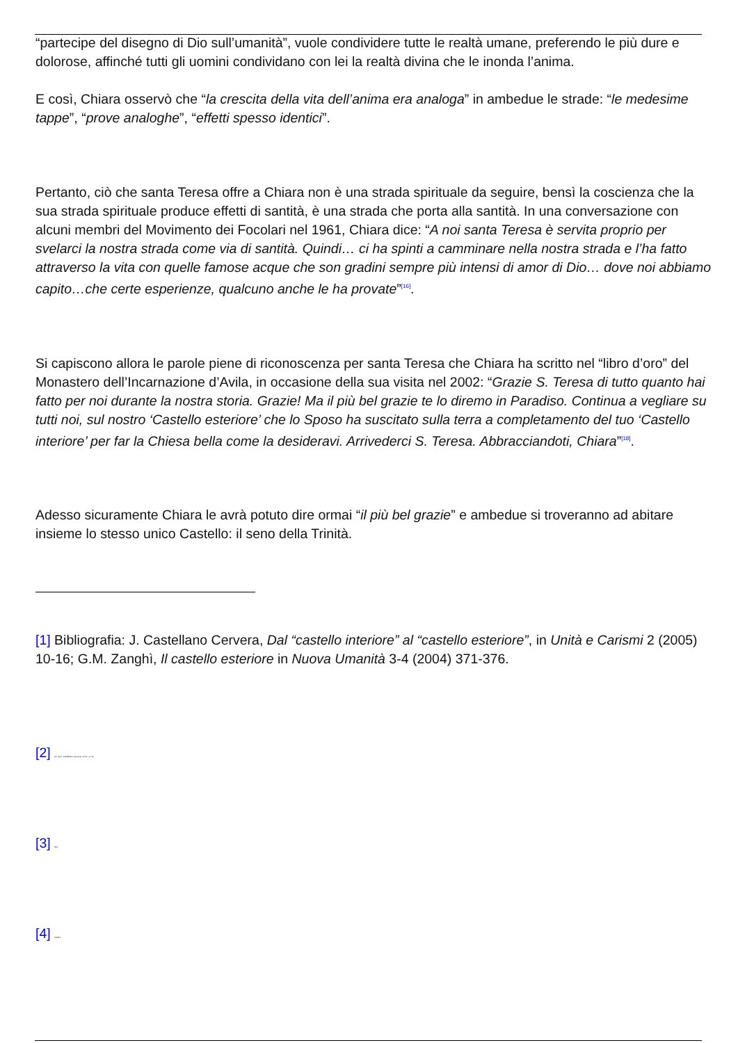“partecipe del disegno di Dio sull’umanità”, vuole condividere tutte le realtà umane, preferendo le più dure e dolorose, affinché tutti gli uomini condividano con lei la realtà divina che le inonda l’anima.
E così, Chiara osservò che “la crescita della vita dell’anima era analoga” in ambedue le strade: “le medesime tappe”, “prove analoghe”, “effetti spesso identici”.
Pertanto, ciò che santa Teresa offre a Chiara non è una strada spirituale da seguire, bensì la coscienza che la sua strada spirituale produce effetti di santità, è una strada che porta alla santità. In una conversazione con alcuni membri del Movimento dei Focolari nel 1961, Chiara dice: “A noi santa Teresa è servita proprio per svelarci la nostra strada come via di santità. Quindi… ci ha spinti a camminare nella nostra strada e l’ha fatto attraverso la vita con quelle famose acque che son gradini sempre più intensi di amor di Dio… dove noi abbiamo capito…che certe esperienze, qualcuno anche le ha provate”<sup>[16]</sup>.
Si capiscono allora le parole piene di riconoscenza per santa Teresa che Chiara ha scritto nel “libro d’oro” del Monastero dell’Incarnazione d’Avila, in occasione della sua visita nel 2002: “Grazie S. Teresa di tutto quanto hai fatto per noi durante la nostra storia. Grazie! Ma il più bel grazie te lo diremo in Paradiso. Continua a vegliare su tutti noi, sul nostro ‘Castello esteriore’ che lo Sposo ha suscitato sulla terra a completamento del tuo ‘Castello interiore’ per far la Chiesa bella come la desideravi. Arrivederci S. Teresa. Abbracciandoti, Chiara”<sup>[18]</sup>.
Adesso sicuramente Chiara le avrà potuto dire ormai “il più bel grazie” e ambedue si troveranno ad abitare insieme lo stesso unico Castello: il seno della Trinità.
[1] Bibliografia: J. Castellano Cervera, Dal “castello interiore” al “castello esteriore”, in Unità e Carismi 2 (2005) 10-16; G.M. Zanghì, Il castello esteriore in Nuova Umanità 3-4 (2004) 371-376.
[2] Cit. da J. Castellano Cervera, op.cit., p. 10.
[3] Ibid.
[4] Inedito.